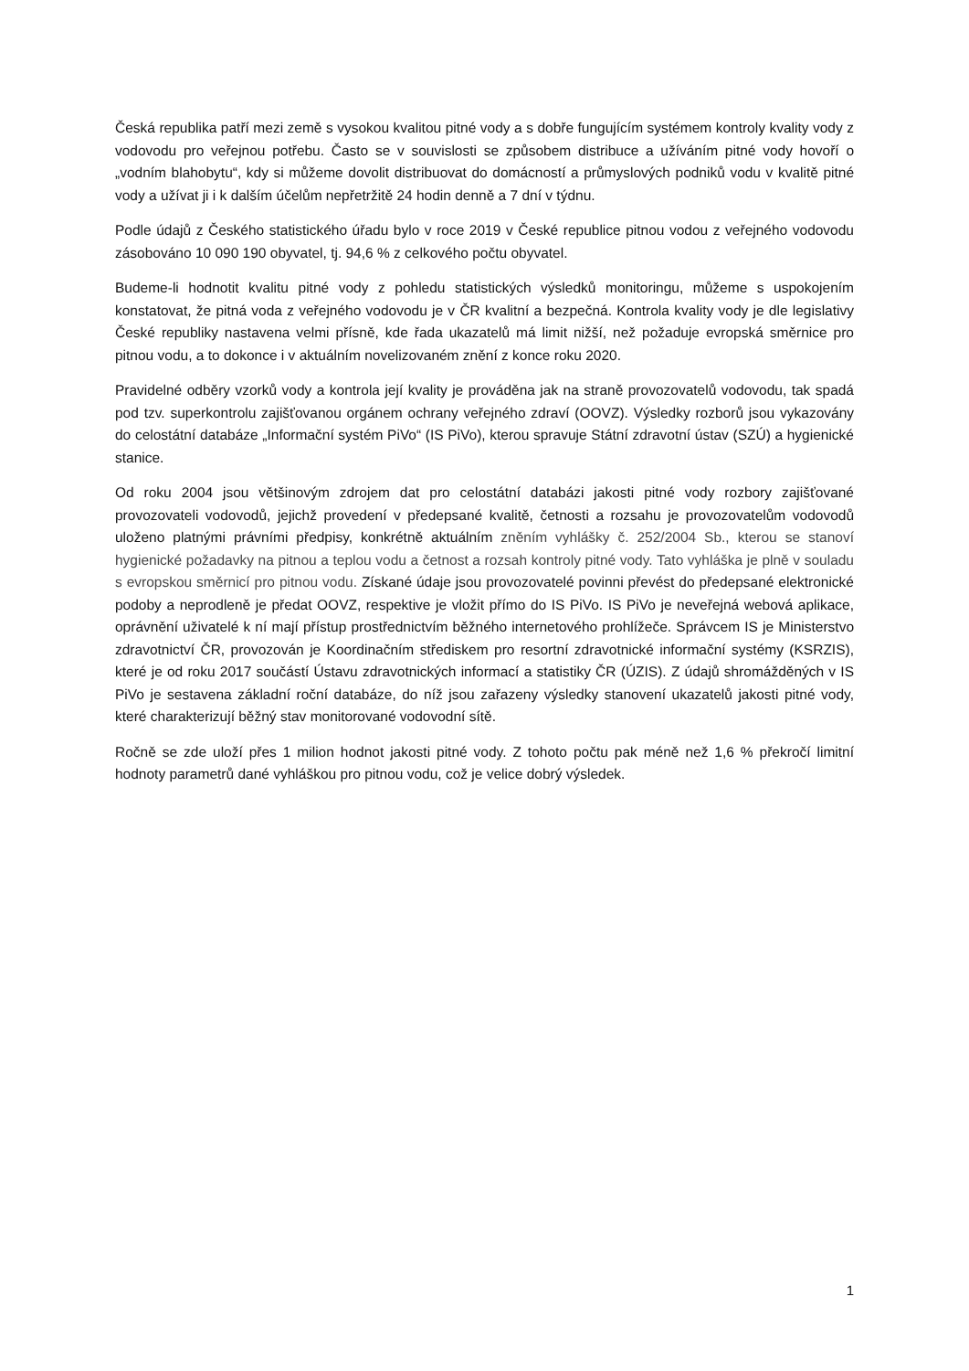Česká republika patří mezi země s vysokou kvalitou pitné vody a s dobře fungujícím systémem kontroly kvality vody z vodovodu pro veřejnou potřebu. Často se v souvislosti se způsobem distribuce a užíváním pitné vody hovoří o „vodním blahobytu“, kdy si můžeme dovolit distribuovat do domácností a průmyslových podniků vodu v kvalitě pitné vody a užívat ji i k dalším účelům nepřetržitě 24 hodin denně a 7 dní v týdnu.
Podle údajů z Českého statistického úřadu bylo v roce 2019 v České republice pitnou vodou z veřejného vodovodu zásobováno 10 090 190 obyvatel, tj. 94,6 % z celkového počtu obyvatel.
Budeme-li hodnotit kvalitu pitné vody z pohledu statistických výsledků monitoringu, můžeme s uspokojením konstatovat, že pitná voda z veřejného vodovodu je v ČR kvalitní a bezpečná. Kontrola kvality vody je dle legislativy České republiky nastavena velmi přísně, kde řada ukazatelů má limit nižší, než požaduje evropská směrnice pro pitnou vodu, a to dokonce i v aktuálním novelizovaném znění z konce roku 2020.
Pravidelné odběry vzorků vody a kontrola její kvality je prováděna jak na straně provozovatelů vodovodu, tak spadá pod tzv. superkontrolu zajišťovanou orgánem ochrany veřejného zdraví (OOVZ). Výsledky rozborů jsou vykazovány do celostátní databáze „Informační systém PiVo“ (IS PiVo), kterou spravuje Státní zdravotní ústav (SZÚ) a hygienické stanice.
Od roku 2004 jsou většinovým zdrojem dat pro celostátní databázi jakosti pitné vody rozbory zajišťované provozovateli vodovodů, jejichž provedení v předepsané kvalitě, četnosti a rozsahu je provozovatelům vodovodů uloženo platnými právními předpisy, konkrétně aktuálním zněním vyhlášky č. 252/2004 Sb., kterou se stanoví hygienické požadavky na pitnou a teplou vodu a četnost a rozsah kontroly pitné vody. Tato vyhláška je plně v souladu s evropskou směrnicí pro pitnou vodu. Získané údaje jsou provozovatelé povinni převést do předepsané elektronické podoby a neprodleně je předat OOVZ, respektive je vložit přímo do IS PiVo. IS PiVo je neveřejná webová aplikace, oprávnění uživatelé k ní mají přístup prostřednictvím běžného internetového prohlížeče. Správcem IS je Ministerstvo zdravotnictví ČR, provozován je Koordinačním střediskem pro resortní zdravotnické informační systémy (KSRZIS), které je od roku 2017 součástí Ústavu zdravotnických informací a statistiky ČR (ÚZIS). Z údajů shromážděných v IS PiVo je sestavena základní roční databáze, do níž jsou zařazeny výsledky stanovení ukazatelů jakosti pitné vody, které charakterizují běžný stav monitorované vodovodní sítě.
Ročně se zde uloží přes 1 milion hodnot jakosti pitné vody. Z tohoto počtu pak méně než 1,6 % překročí limitní hodnoty parametrů dané vyhláškou pro pitnou vodu, což je velice dobrý výsledek.
1